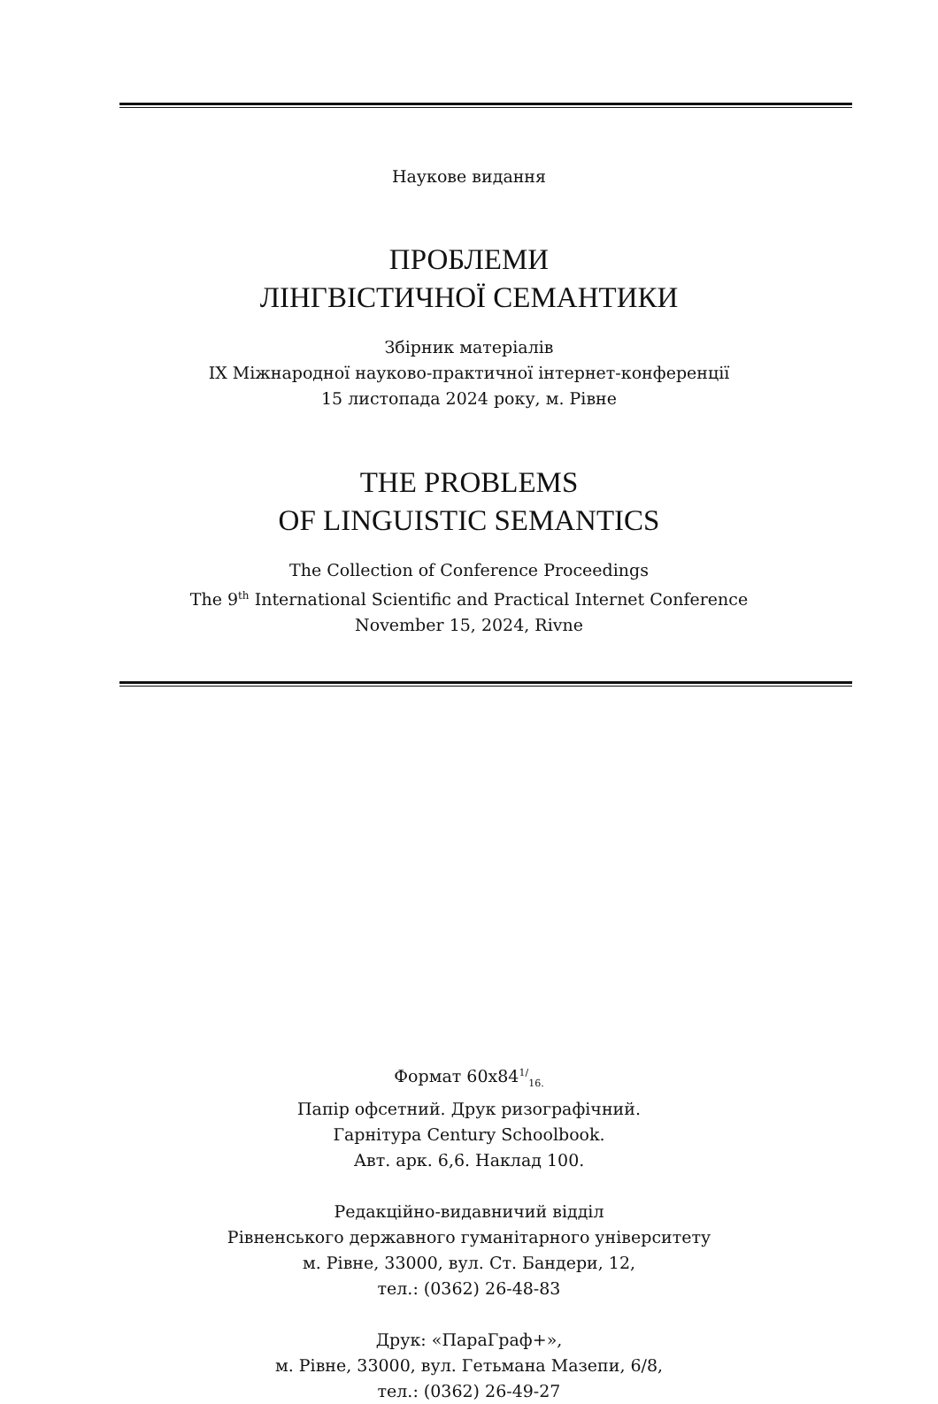Наукове видання
ПРОБЛЕМИ
ЛІНГВІСТИЧНОЇ СЕМАНТИКИ
Збірник матеріалів
IX Міжнародної науково-практичної інтернет-конференції
15 листопада 2024 року, м. Рівне
THE PROBLEMS
OF LINGUISTIC SEMANTICS
The Collection of Conference Proceedings
The 9<sup>th</sup> International Scientific and Practical Internet Conference
November 15, 2024, Rivne
Формат 60х84<sup>1/</sup><sub>16.</sub>
Папір офсетний. Друк ризографічний.
Гарнітура Century Schoolbook.
Авт. арк. 6,6. Наклад 100.
Редакційно-видавничий відділ
Рівненського державного гуманітарного університету
м. Рівне, 33000, вул. Ст. Бандери, 12,
тел.: (0362) 26-48-83
Друк: «ПараГраф+»,
м. Рівне, 33000, вул. Гетьмана Мазепи, 6/8,
тел.: (0362) 26-49-27